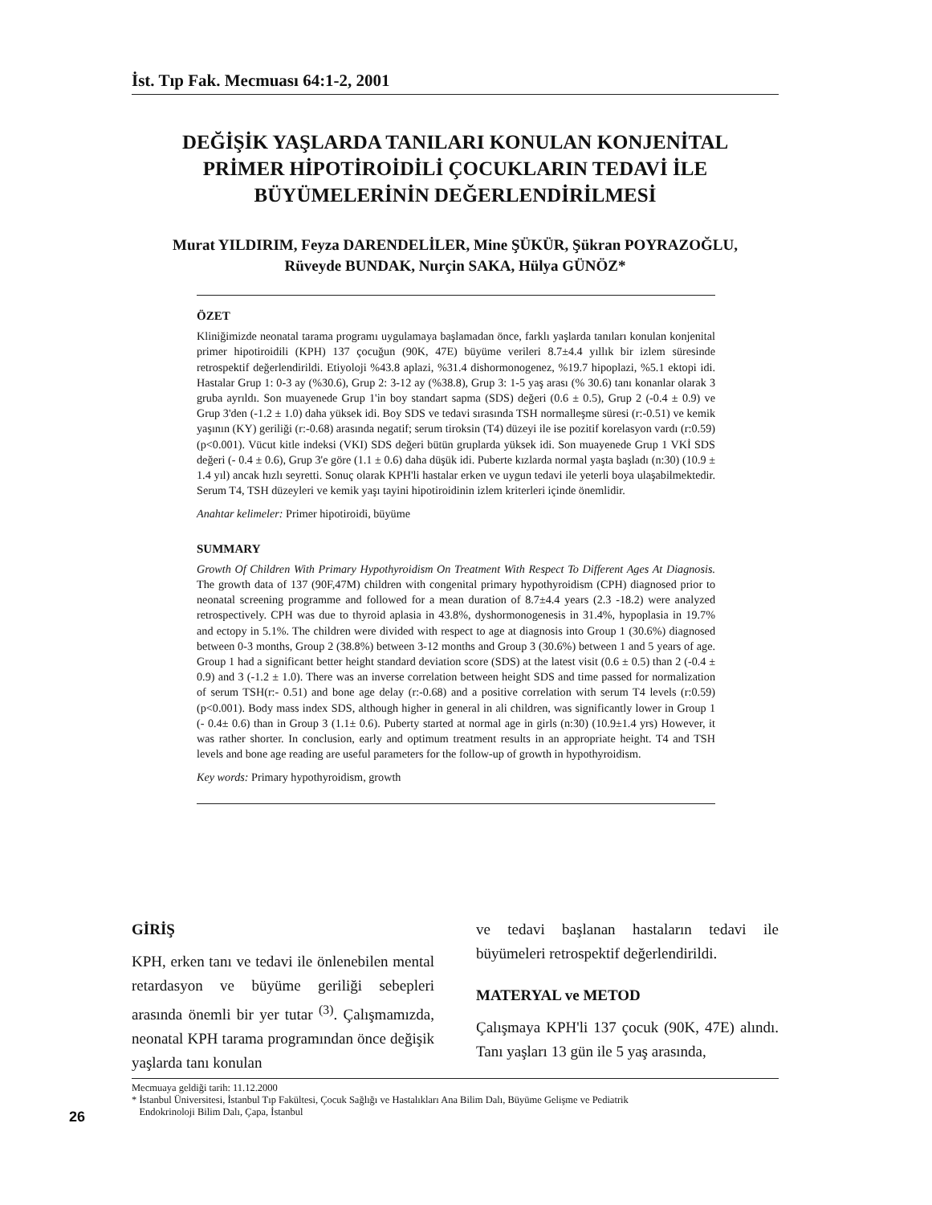İst. Tıp Fak. Mecmuası 64:1-2, 2001
DEĞİŞİK YAŞLARDA TANILARI KONULAN KONJENİTAL
PRİMER HİPOTİROİDİLİ ÇOCUKLARIN TEDAVİ İLE
BÜYÜMELERİNİN DEĞERLENDİRİLMESİ
Murat YILDIRIM, Feyza DARENDELİLER, Mine ŞÜKÜR, Şükran POYRAZOĞLU,
Rüveyde BUNDAK, Nurçin SAKA, Hülya GÜNÖZ*
ÖZET
Kliniğimizde neonatal tarama programı uygulamaya başlamadan önce, farklı yaşlarda tanıları konulan konjenital primer hipotiroidili (KPH) 137 çocuğun (90K, 47E) büyüme verileri 8.7±4.4 yıllık bir izlem süresinde retrospektif değerlendirildi. Etiyoloji %43.8 aplazi, %31.4 dishormonogenez, %19.7 hipoplazi, %5.1 ektopi idi. Hastalar Grup 1: 0-3 ay (%30.6), Grup 2: 3-12 ay (%38.8), Grup 3: 1-5 yaş arası (% 30.6) tanı konanlar olarak 3 gruba ayrıldı. Son muayenede Grup 1'in boy standart sapma (SDS) değeri (0.6 ± 0.5), Grup 2 (-0.4 ± 0.9) ve Grup 3'den (-1.2 ± 1.0) daha yüksek idi. Boy SDS ve tedavi sırasında TSH normalleşme süresi (r:-0.51) ve kemik yaşının (KY) geriliği (r:-0.68) arasında negatif; serum tiroksin (T4) düzeyi ile ise pozitif korelasyon vardı (r:0.59)(p<0.001). Vücut kitle indeksi (VKI) SDS değeri bütün gruplarda yüksek idi. Son muayenede Grup 1 VKİ SDS değeri (- 0.4 ± 0.6), Grup 3'e göre (1.1 ± 0.6) daha düşük idi. Puberte kızlarda normal yaşta başladı (n:30) (10.9 ± 1.4 yıl) ancak hızlı seyretti. Sonuç olarak KPH'li hastalar erken ve uygun tedavi ile yeterli boya ulaşabilmektedir. Serum T4, TSH düzeyleri ve kemik yaşı tayini hipotiroidinin izlem kriterleri içinde önemlidir.
Anahtar kelimeler: Primer hipotiroidi, büyüme
SUMMARY
Growth Of Children With Primary Hypothyroidism On Treatment With Respect To Different Ages At Diagnosis. The growth data of 137 (90F,47M) children with congenital primary hypothyroidism (CPH) diagnosed prior to neonatal screening programme and followed for a mean duration of 8.7±4.4 years (2.3 -18.2) were analyzed retrospectively. CPH was due to thyroid aplasia in 43.8%, dyshormonogenesis in 31.4%, hypoplasia in 19.7% and ectopy in 5.1%. The children were divided with respect to age at diagnosis into Group 1 (30.6%) diagnosed between 0-3 months, Group 2 (38.8%) between 3-12 months and Group 3 (30.6%) between 1 and 5 years of age. Group 1 had a significant better height standard deviation score (SDS) at the latest visit (0.6 ± 0.5) than 2 (-0.4 ± 0.9) and 3 (-1.2 ± 1.0). There was an inverse correlation between height SDS and time passed for normalization of serum TSH(r:- 0.51) and bone age delay (r:-0.68) and a positive correlation with serum T4 levels (r:0.59)(p<0.001). Body mass index SDS, although higher in general in ali children, was significantly lower in Group 1 (- 0.4± 0.6) than in Group 3 (1.1± 0.6). Puberty started at normal age in girls (n:30) (10.9±1.4 yrs) However, it was rather shorter. In conclusion, early and optimum treatment results in an appropriate height. T4 and TSH levels and bone age reading are useful parameters for the follow-up of growth in hypothyroidism.
Key words: Primary hypothyroidism, growth
GİRİŞ
KPH, erken tanı ve tedavi ile önlenebilen mental retardasyon ve büyüme geriliği sebepleri arasında önemli bir yer tutar <sup>(3)</sup>. Çalışmamızda, neonatal KPH tarama programından önce değişik yaşlarda tanı konulan
ve tedavi başlanan hastaların tedavi ile büyümeleri retrospektif değerlendirildi.
MATERYAL ve METOD
Çalışmaya KPH'li 137 çocuk (90K, 47E) alındı. Tanı yaşları 13 gün ile 5 yaş arasında,
Mecmuaya geldiği tarih: 11.12.2000
* İstanbul Üniversitesi, İstanbul Tıp Fakültesi, Çocuk Sağlığı ve Hastalıkları Ana Bilim Dalı, Büyüme Gelişme ve Pediatrik
Endokrinoloji Bilim Dalı, Çapa, İstanbul
26